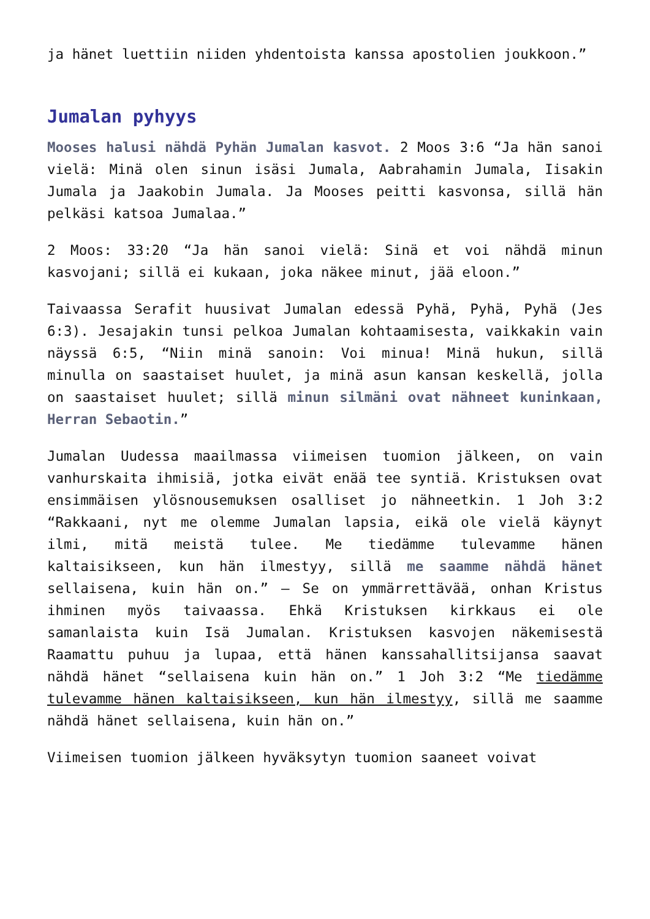ja hänet luettiin niiden yhdentoista kanssa apostolien joukkoon.”
Jumalan pyhyys
Mooses halusi nähdä Pyhän Jumalan kasvot. 2 Moos 3:6 “Ja hän sanoi vielä: Minä olen sinun isäsi Jumala, Aabrahamin Jumala, Iisakin Jumala ja Jaakobin Jumala. Ja Mooses peitti kasvonsa, sillä hän pelkäsi katsoa Jumalaa.”
2 Moos: 33:20 “Ja hän sanoi vielä: Sinä et voi nähdä minun kasvojani; sillä ei kukaan, joka näkee minut, jää eloon.”
Taivaassa Serafit huusivat Jumalan edessä Pyhä, Pyhä, Pyhä (Jes 6:3). Jesajakin tunsi pelkoa Jumalan kohtaamisesta, vaikkakin vain näyssä 6:5, “Niin minä sanoin: Voi minua! Minä hukun, sillä minulla on saastaiset huulet, ja minä asun kansan keskellä, jolla on saastaiset huulet; sillä minun silmäni ovat nähneet kuninkaan, Herran Sebaotin.”
Jumalan Uudessa maailmassa viimeisen tuomion jälkeen, on vain vanhurskaita ihmisiä, jotka eivät enää tee syntiä. Kristuksen ovat ensimmäisen ylösnousemuksen osalliset jo nähneetkin. 1 Joh 3:2 “Rakkaani, nyt me olemme Jumalan lapsia, eikä ole vielä käynyt ilmi, mitä meistä tulee. Me tiedämme tulevamme hänen kaltaisikseen, kun hän ilmestyy, sillä me saamme nähdä hänet sellaisena, kuin hän on.” – Se on ymmärrettävää, onhan Kristus ihminen myös taivaassa. Ehkä Kristuksen kirkkaus ei ole samanlaista kuin Isä Jumalan. Kristuksen kasvojen näkemisestä Raamattu puhuu ja lupaa, että hänen kanssahallitsijansa saavat nähdä hänet “sellaisena kuin hän on.” 1 Joh 3:2 “Me tiedämme tulevamme hänen kaltaisikseen, kun hän ilmestyy, sillä me saamme nähdä hänet sellaisena, kuin hän on.”
Viimeisen tuomion jälkeen hyväksytyn tuomion saaneet voivat